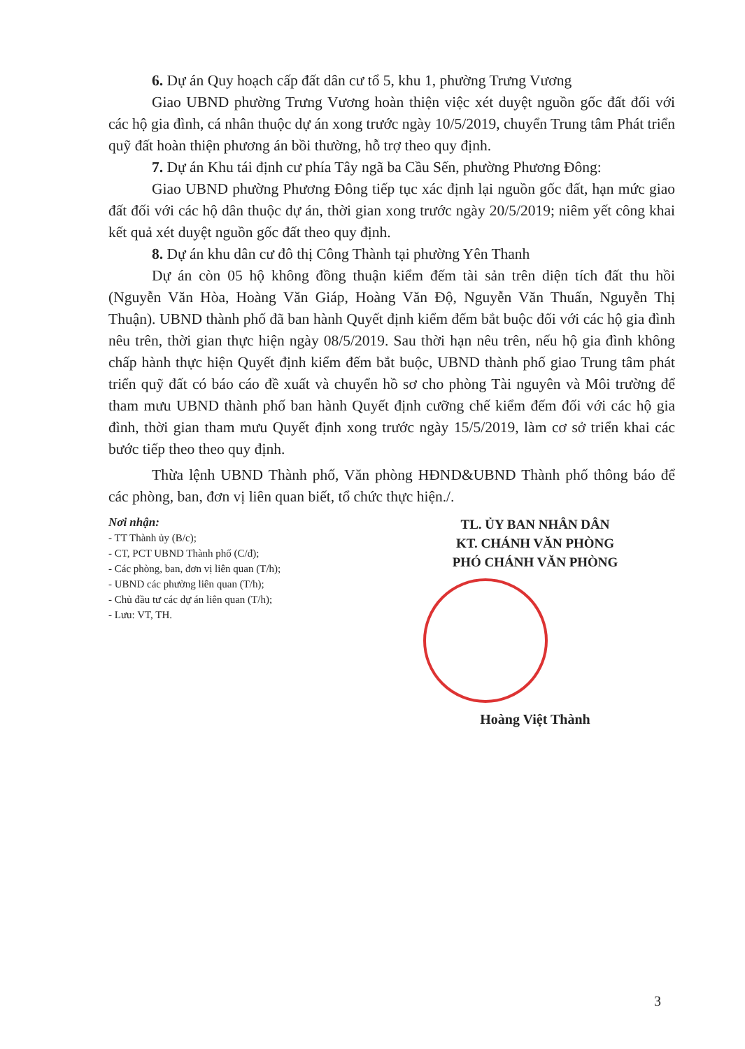6. Dự án Quy hoạch cấp đất dân cư tổ 5, khu 1, phường Trưng Vương
Giao UBND phường Trưng Vương hoàn thiện việc xét duyệt nguồn gốc đất đối với các hộ gia đình, cá nhân thuộc dự án xong trước ngày 10/5/2019, chuyển Trung tâm Phát triển quỹ đất hoàn thiện phương án bồi thường, hỗ trợ theo quy định.
7. Dự án Khu tái định cư phía Tây ngã ba Cầu Sến, phường Phương Đông:
Giao UBND phường Phương Đông tiếp tục xác định lại nguồn gốc đất, hạn mức giao đất đối với các hộ dân thuộc dự án, thời gian xong trước ngày 20/5/2019; niêm yết công khai kết quả xét duyệt nguồn gốc đất theo quy định.
8. Dự án khu dân cư đô thị Công Thành tại phường Yên Thanh
Dự án còn 05 hộ không đồng thuận kiểm đếm tài sản trên diện tích đất thu hồi (Nguyễn Văn Hòa, Hoàng Văn Giáp, Hoàng Văn Độ, Nguyễn Văn Thuấn, Nguyễn Thị Thuận). UBND thành phố đã ban hành Quyết định kiểm đếm bắt buộc đối với các hộ gia đình nêu trên, thời gian thực hiện ngày 08/5/2019. Sau thời hạn nêu trên, nếu hộ gia đình không chấp hành thực hiện Quyết định kiểm đếm bắt buộc, UBND thành phố giao Trung tâm phát triển quỹ đất có báo cáo đề xuất và chuyển hồ sơ cho phòng Tài nguyên và Môi trường để tham mưu UBND thành phố ban hành Quyết định cưỡng chế kiểm đếm đối với các hộ gia đình, thời gian tham mưu Quyết định xong trước ngày 15/5/2019, làm cơ sở triển khai các bước tiếp theo theo quy định.
Thừa lệnh UBND Thành phố, Văn phòng HĐND&UBND Thành phố thông báo để các phòng, ban, đơn vị liên quan biết, tổ chức thực hiện./.
Nơi nhận:
- TT Thành ủy (B/c);
- CT, PCT UBND Thành phố (C/đ);
- Các phòng, ban, đơn vị liên quan (T/h);
- UBND các phường liên quan (T/h);
- Chủ đầu tư các dự án liên quan (T/h);
- Lưu: VT, TH.
TL. ỦY BAN NHÂN DÂN
KT. CHÁNH VĂN PHÒNG
PHÓ CHÁNH VĂN PHÒNG
Hoàng Việt Thành
3